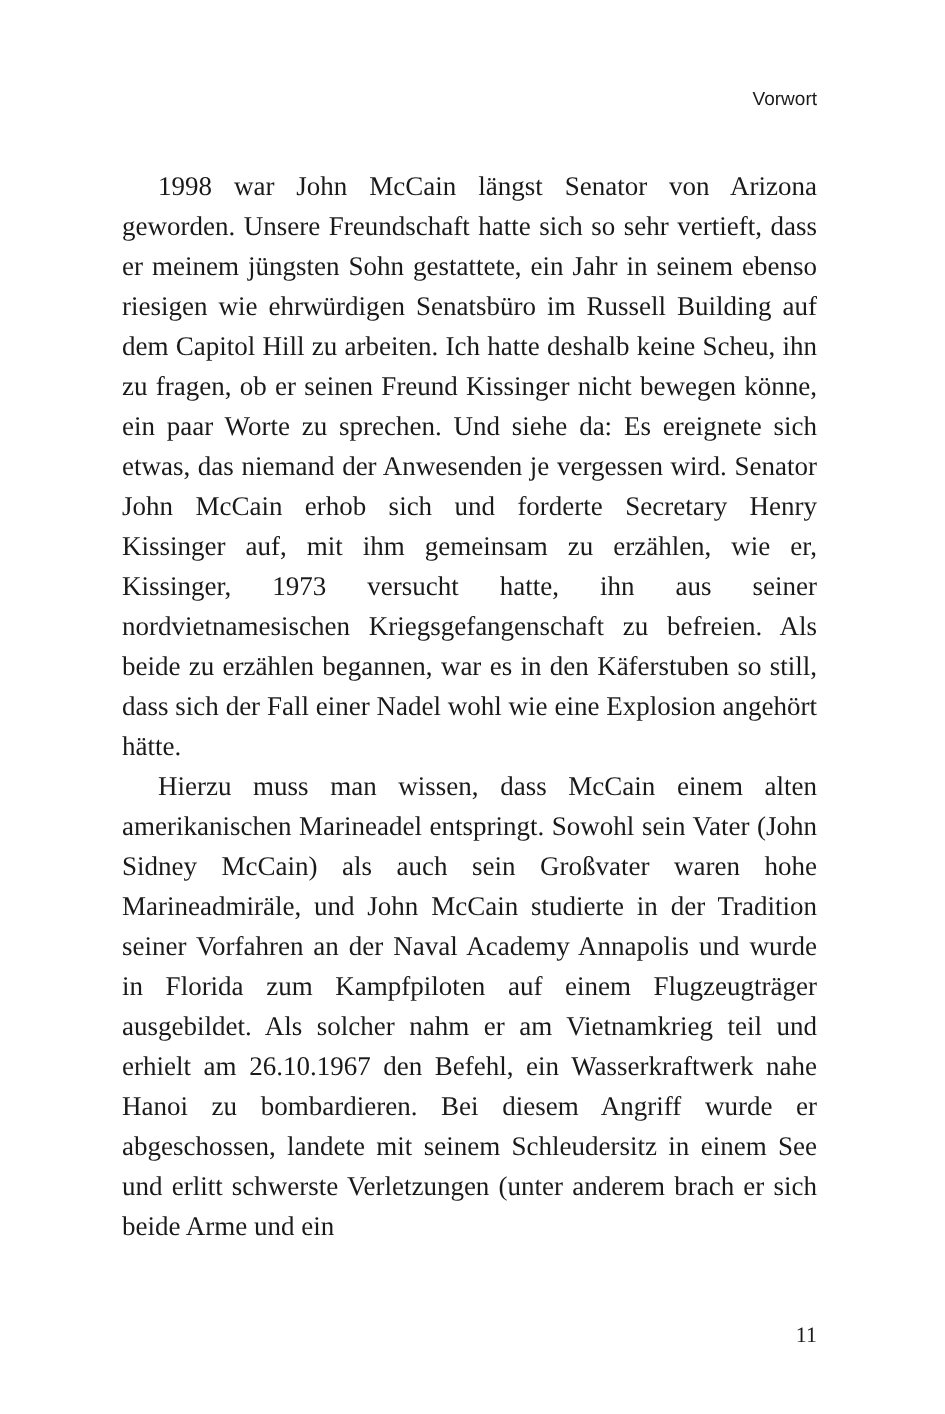Vorwort
1998 war John McCain längst Senator von Arizona geworden. Unsere Freundschaft hatte sich so sehr vertieft, dass er meinem jüngsten Sohn gestattete, ein Jahr in seinem ebenso riesigen wie ehrwürdigen Senatsbüro im Russell Building auf dem Capitol Hill zu arbeiten. Ich hatte deshalb keine Scheu, ihn zu fragen, ob er seinen Freund Kissinger nicht bewegen könne, ein paar Worte zu sprechen. Und siehe da: Es ereignete sich etwas, das niemand der Anwesenden je vergessen wird. Senator John McCain erhob sich und forderte Secretary Henry Kissinger auf, mit ihm gemeinsam zu erzählen, wie er, Kissinger, 1973 versucht hatte, ihn aus seiner nordvietnamesischen Kriegsgefangenschaft zu befreien. Als beide zu erzählen begannen, war es in den Käferstuben so still, dass sich der Fall einer Nadel wohl wie eine Explosion angehört hätte.
Hierzu muss man wissen, dass McCain einem alten amerikanischen Marineadel entspringt. Sowohl sein Vater (John Sidney McCain) als auch sein Großvater waren hohe Marineadmiräle, und John McCain studierte in der Tradition seiner Vorfahren an der Naval Academy Annapolis und wurde in Florida zum Kampfpiloten auf einem Flugzeugträger ausgebildet. Als solcher nahm er am Vietnamkrieg teil und erhielt am 26.10.1967 den Befehl, ein Wasserkraftwerk nahe Hanoi zu bombardieren. Bei diesem Angriff wurde er abgeschossen, landete mit seinem Schleudersitz in einem See und erlitt schwerste Verletzungen (unter anderem brach er sich beide Arme und ein
11